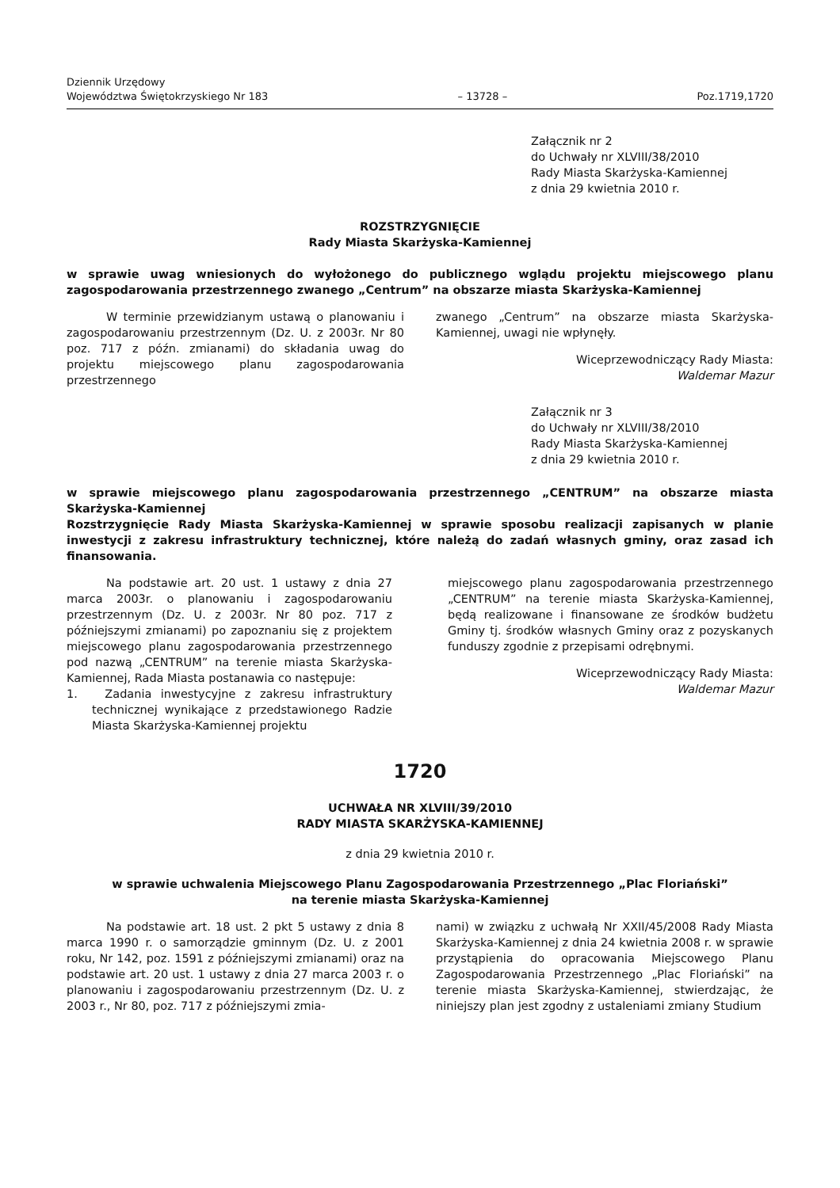Dziennik Urzędowy
Województwa Świętokrzyskiego Nr 183
– 13728 –
Poz.1719,1720
Załącznik nr 2
do Uchwały nr XLVIII/38/2010
Rady Miasta Skarżyska-Kamiennej
z dnia 29 kwietnia 2010 r.
ROZSTRZYGNIĘCIE
Rady Miasta Skarżyska-Kamiennej
w sprawie uwag wniesionych do wyłożonego do publicznego wglądu projektu miejscowego planu zagospodarowania przestrzennego zwanego „Centrum” na obszarze miasta Skarżyska-Kamiennej
W terminie przewidzianym ustawą o planowaniu i zagospodarowaniu przestrzennym (Dz. U. z 2003r. Nr 80 poz. 717 z późn. zmianami) do składania uwag do projektu miejscowego planu zagospodarowania przestrzennego
zwanego „Centrum” na obszarze miasta Skarżyska-Kamiennej, uwagi nie wpłynęły.
Wiceprzewodniczący Rady Miasta:
Waldemar Mazur
Załącznik nr 3
do Uchwały nr XLVIII/38/2010
Rady Miasta Skarżyska-Kamiennej
z dnia 29 kwietnia 2010 r.
w sprawie miejscowego planu zagospodarowania przestrzennego „CENTRUM” na obszarze miasta Skarżyska-Kamiennej
Rozstrzygnięcie Rady Miasta Skarżyska-Kamiennej w sprawie sposobu realizacji zapisanych w planie inwestycji z zakresu infrastruktury technicznej, które należą do zadań własnych gminy, oraz zasad ich finansowania.
Na podstawie art. 20 ust. 1 ustawy z dnia 27 marca 2003r. o planowaniu i zagospodarowaniu przestrzennym (Dz. U. z 2003r. Nr 80 poz. 717 z późniejszymi zmianami) po zapoznaniu się z projektem miejscowego planu zagospodarowania przestrzennego pod nazwą „CENTRUM” na terenie miasta Skarżyska-Kamiennej, Rada Miasta postanawia co następuje:
1. Zadania inwestycyjne z zakresu infrastruktury technicznej wynikające z przedstawionego Radzie Miasta Skarżyska-Kamiennej projektu
miejscowego planu zagospodarowania przestrzennego „CENTRUM” na terenie miasta Skarżyska-Kamiennej, będą realizowane i finansowane ze środków budżetu Gminy tj. środków własnych Gminy oraz z pozyskanych funduszy zgodnie z przepisami odrębnymi.
Wiceprzewodniczący Rady Miasta:
Waldemar Mazur
1720
UCHWAŁA NR XLVIII/39/2010
RADY MIASTA SKARŻYSKA-KAMIENNEJ
z dnia 29 kwietnia 2010 r.
w sprawie uchwalenia Miejscowego Planu Zagospodarowania Przestrzennego „Plac Floriański”
na terenie miasta Skarżyska-Kamiennej
Na podstawie art. 18 ust. 2 pkt 5 ustawy z dnia 8 marca 1990 r. o samorządzie gminnym (Dz. U. z 2001 roku, Nr 142, poz. 1591 z późniejszymi zmianami) oraz na podstawie art. 20 ust. 1 ustawy z dnia 27 marca 2003 r. o planowaniu i zagospodarowaniu przestrzennym (Dz. U. z 2003 r., Nr 80, poz. 717 z późniejszymi zmia-
nami) w związku z uchwałą Nr XXII/45/2008 Rady Miasta Skarżyska-Kamiennej z dnia 24 kwietnia 2008 r. w sprawie przystąpienia do opracowania Miejscowego Planu Zagospodarowania Przestrzennego „Plac Floriański” na terenie miasta Skarżyska-Kamiennej, stwierdzając, że niniejszy plan jest zgodny z ustaleniami zmiany Studium